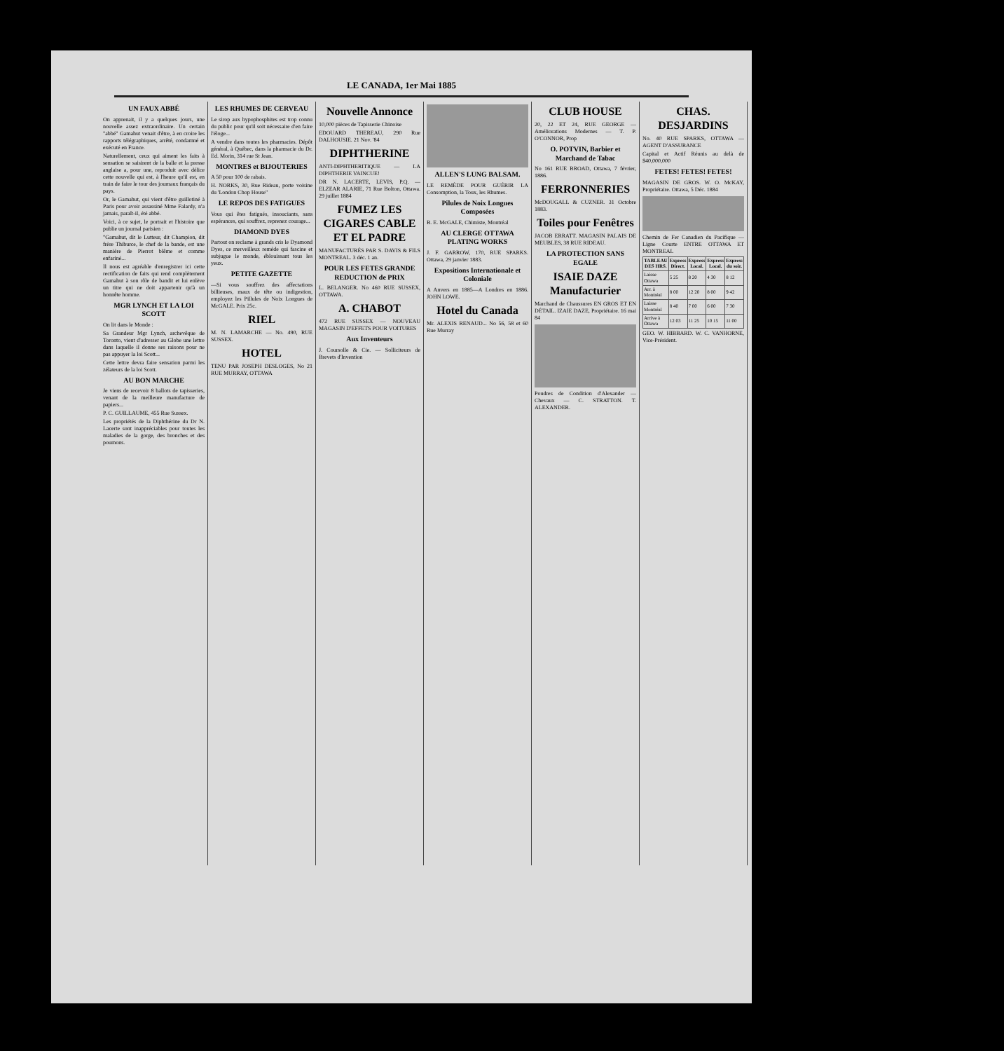LE CANADA, 1er Mai 1885
UN FAUX ABBÉ
On apprenait, il y a quelques jours, une nouvelle assez extraordinaire. Un certain "abbé" Gamahut venait d'être, à en croire les rapports télégraphiques, arrêté, condamné et exécuté en France.
Naturellement, ceux qui aiment les faits à sensation se saisirent de la balle et la presse anglaise a, pour une, reproduit avec délice cette nouvelle qui est, à l'heure qu'il est, en train de faire le tour des journaux français du pays.
Or, le Gamahut, qui vient d'être guillotiné à Paris pour avoir assassiné Mme Falardy, n'a jamais, paraît-il, été abbé.
Voici, à ce sujet, le portrait et l'histoire que publie un journal parisien :
"Gamahut, dit le Lutteur, dit Champion, dit frère Thiburce, le chef de la bande, est une manière de Pierrot blême et comme enfariné...
Il nous est agréable d'enregistrer ici cette rectification de faits qui rend complètement Gamahut à son rôle de bandit et lui enlève un titre qui ne doit appartenir qu'à un honnête homme.
MGR LYNCH ET LA LOI SCOTT
On lit dans le Monde :
Sa Grandeur Mgr Lynch, archevêque de Toronto, vient d'adresser au Globe une lettre dans laquelle il donne ses raisons pour ne pas appuyer la loi Scott...
Cette lettre devra faire sensation parmi les zélateurs de la loi Scott.
AU BON MARCHE
Je viens de recevoir 8 ballots de tapisseries, venant de la meilleure manufacture de papiers...
P. C. GUILLAUME, 455 Rue Sussex.
Les propriétés de la Diphthérine du Dr N. Lacerte sont inappréciables pour toutes les maladies de la gorge, des bronches et des poumons.
LES RHUMES DE CERVEAU
Le sirop aux hypophosphites est trop connu du public pour qu'il soit nécessaire d'en faire l'éloge...
A vendre dans toutes les pharmacies. Dépôt général, à Québec, dans la pharmacie du Dr. Ed. Morin, 314 rue St Jean.
MONTRES et BIJOUTERIES
A 50 pour 100 de rabais.
H. NORKS, 30, Rue Rideau, porte voisine du 'London Chop House"
LE REPOS DES FATIGUES
Vous qui êtes fatigués, insouciants, sans espérances, qui souffrez, reprenez courage...
DIAMOND DYES
Partout on reclame à grands cris le Dyamond Dyes, ce merveilleux remède qui fascine et subjugue le monde, éblouissant tous les yeux.
PETITE GAZETTE
—Si vous souffrez des affectations billieuses, maux de tête ou indigestion, employez les Pillules de Noix Longues de McGALE. Prix 25c.
RIEL
M. N. LAMARCHE — No. 490, RUE SUSSEX.
HOTEL
TENU PAR JOSEPH DESLOGES, No 21 RUE MURRAY, OTTAWA
Nouvelle Annonce
10,000 pièces de Tapisserie Chinoise
EDOUARD THEREAU, 290 Rue DALHOUSIE. 21 Nov. '84
DIPHTHERINE
ANTI-DIPHTHERITIQUE — LA DIPHTHERIE VAINCUE!
DR N. LACERTE, LEVIS, P.Q. — ELZEAR ALARIE, 71 Rue Bolton, Ottawa. 29 juillet 1884
FUMEZ LES CIGARES CABLE ET EL PADRE
MANUFACTURÉS PAR S. DAVIS & FILS MONTREAL. 3 déc. 1 an.
POUR LES FETES GRANDE REDUCTION de PRIX
L. BELANGER. No 460 RUE SUSSEX, OTTAWA.
A. CHABOT
472 RUE SUSSEX — NOUVEAU MAGASIN D'EFFETS POUR VOITURES
Aux Inventeurs
J. Coursolle & Cie. — Solliciteurs de Brevets d'Invention
ALLEN'S LUNG BALSAM.
LE REMÈDE POUR GUÉRIR LA Consomption, la Toux, les Rhumes.
Pilules de Noix Longues Composées
B. E. McGALE, Chimiste, Montréal
AU CLERGE OTTAWA PLATING WORKS
J. F. GARROW, 170, RUE SPARKS. Ottawa, 29 janvier 1883.
Expositions Internationale et Coloniale
A Anvers en 1885—A Londres en 1886. JOHN LOWE.
Hotel du Canada
Mr. ALEXIS RENAUD... No 56, 58 et 60 Rue Murray
CLUB HOUSE
20, 22 ET 24, RUE GEORGE — Améliorations Modernes — T. P. O'CONNOR, Prop
O. POTVIN, Barbier et Marchand de Tabac
No 161 RUE BROAD, Ottawa, 7 février, 1886.
FERRONNERIES
McDOUGALL & CUZNER. 31 Octobre 1883.
Toiles pour Fenêtres
JACOB ERRATT. MAGASIN PALAIS DE MEUBLES, 38 RUE RIDEAU.
LA PROTECTION SANS EGALE
ISAIE DAZE Manufacturier
Marchand de Chaussures EN GROS ET EN DÉTAIL. IZAIE DAZE, Propriétaire. 16 mai 84
Poudres de Condition d'Alexander — Chevaux — C. STRATTON. T. ALEXANDER.
CHAS. DESJARDINS
No. 40 RUE SPARKS, OTTAWA — AGENT D'ASSURANCE
Capital et Actif Réunis au delà de $40,000,000
FETES! FETES! FETES!
MAGASIN DE GROS. W. O. McKAY, Propriétaire. Ottawa, 5 Déc. 1884
Chemin de Fer Canadien du Pacifique — Ligne Courte ENTRE OTTAWA ET MONTREAL
| TABLEAU DES HRS. | Express Direct. | Express Local. | Express Local. | Express du soir. |
| --- | --- | --- | --- | --- |
| Laisse Ottawa | 5 25 | 8 20 | 4 30 | 8 12 |
| Arr. à Montréal | 8 00 | 12 20 | 8 00 | 9 42 |
| Laisse Montréal | 8 40 | 7 00 | 6 00 | 7 30 |
| Arrive à Ottawa | 12 03 | 11 25 | 10 15 | 11 00 |
GEO. W. HIBBARD. W. C. VANHORNE, Vice-Président.